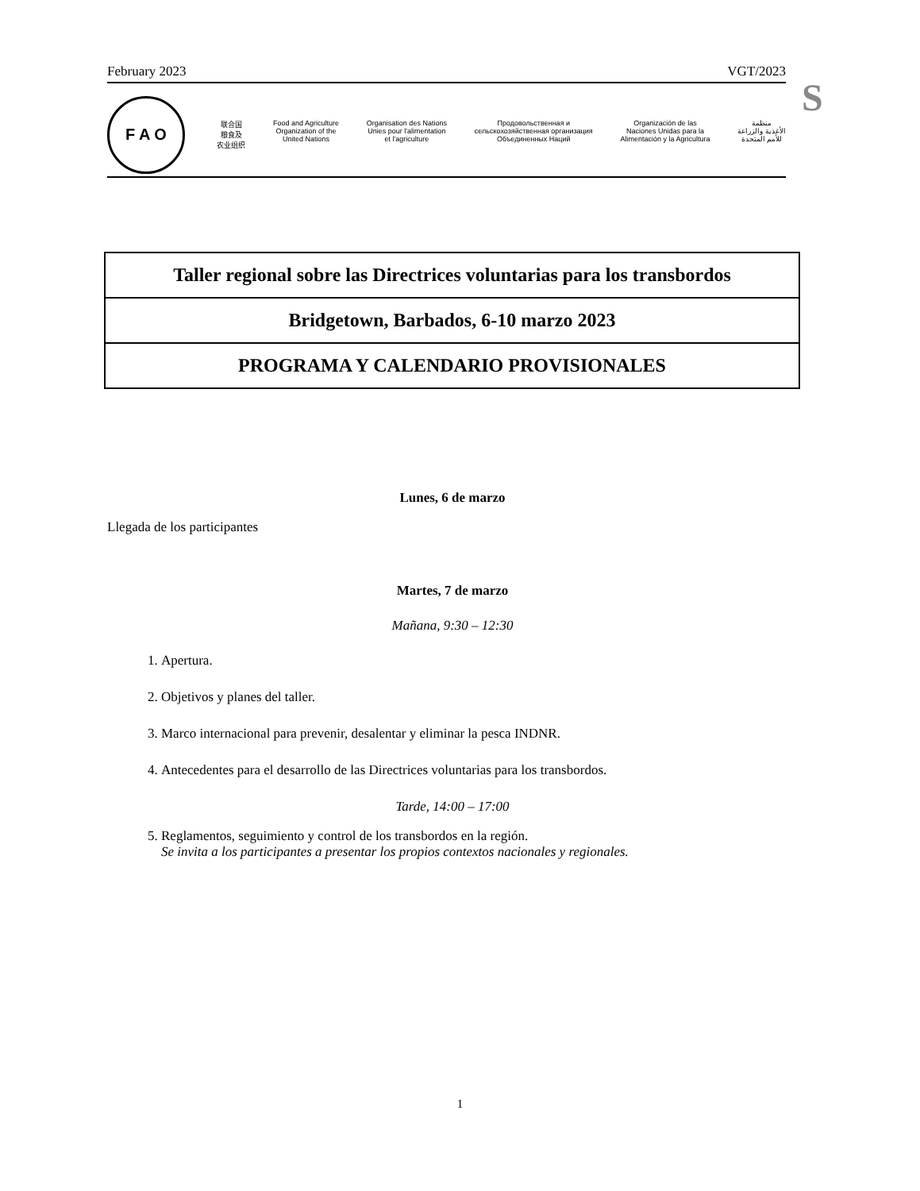February 2023 VGT/2023
S
F A O
联合国
粮食及
农业组织
Food and Agriculture
Organization of the
United Nations
Organisation des Nations
Unies pour l'alimentation
et l'agriculture
Продовольственная и
сельскохозяйственная организация
Объединенных Наций
Organización de las
Naciones Unidas para la
Alimentación y la Agricultura
منظمة
الأغذية والزراعة
للأمم المتحدة
Taller regional sobre las Directrices voluntarias para los transbordos
Bridgetown, Barbados, 6-10 marzo 2023
PROGRAMA Y CALENDARIO PROVISIONALES
Lunes, 6 de marzo
Llegada de los participantes
Martes, 7 de marzo
Mañana, 9:30 – 12:30
1. Apertura.
2. Objetivos y planes del taller.
3. Marco internacional para prevenir, desalentar y eliminar la pesca INDNR.
4. Antecedentes para el desarrollo de las Directrices voluntarias para los transbordos.
Tarde, 14:00 – 17:00
5. Reglamentos, seguimiento y control de los transbordos en la región.
Se invita a los participantes a presentar los propios contextos nacionales y regionales.
1